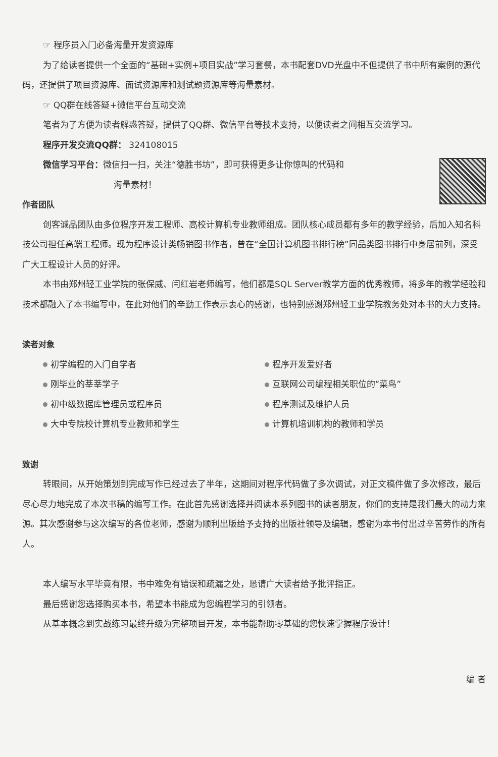☞ 程序员入门必备海量开发资源库
为了给读者提供一个全面的“基础+实例+项目实战”学习套餐，本书配套DVD光盘中不但提供了书中所有案例的源代码，还提供了项目资源库、面试资源库和测试题资源库等海量素材。
☞ QQ群在线答疑+微信平台互动交流
笔者为了方便为读者解惑答疑，提供了QQ群、微信平台等技术支持，以便读者之间相互交流学习。
程序开发交流QQ群： 324108015
微信学习平台：微信扫一扫，关注“德胜书坊”，即可获得更多让你惊叫的代码和
海量素材！
作者团队
创客诚品团队由多位程序开发工程师、高校计算机专业教师组成。团队核心成员都有多年的教学经验，后加入知名科技公司担任高端工程师。现为程序设计类畅销图书作者，曾在“全国计算机图书排行榜”同品类图书排行中身居前列，深受广大工程设计人员的好评。
本书由郑州轻工业学院的张保威、闫红岩老师编写，他们都是SQL Server教学方面的优秀教师，将多年的教学经验和技术都融入了本书编写中，在此对他们的辛勤工作表示衷心的感谢，也特别感谢郑州轻工业学院教务处对本书的大力支持。
读者对象
初学编程的入门自学者
程序开发爱好者
刚毕业的莘莘学子
互联网公司编程相关职位的“菜鸟”
初中级数据库管理员或程序员
程序测试及维护人员
大中专院校计算机专业教师和学生
计算机培训机构的教师和学员
致谢
转眼间，从开始策划到完成写作已经过去了半年，这期间对程序代码做了多次调试，对正文稿件做了多次修改，最后尽心尽力地完成了本次书稿的编写工作。在此首先感谢选择并阅读本系列图书的读者朋友，你们的支持是我们最大的动力来源。其次感谢参与这次编写的各位老师，感谢为顺利出版给予支持的出版社领导及编辑，感谢为本书付出过辛苦劳作的所有人。
本人编写水平毕竟有限，书中难免有错误和疏漏之处，恳请广大读者给予批评指正。
最后感谢您选择购买本书，希望本书能成为您编程学习的引领者。
从基本概念到实战练习最终升级为完整项目开发，本书能帮助零基础的您快速掌握程序设计！
编 者